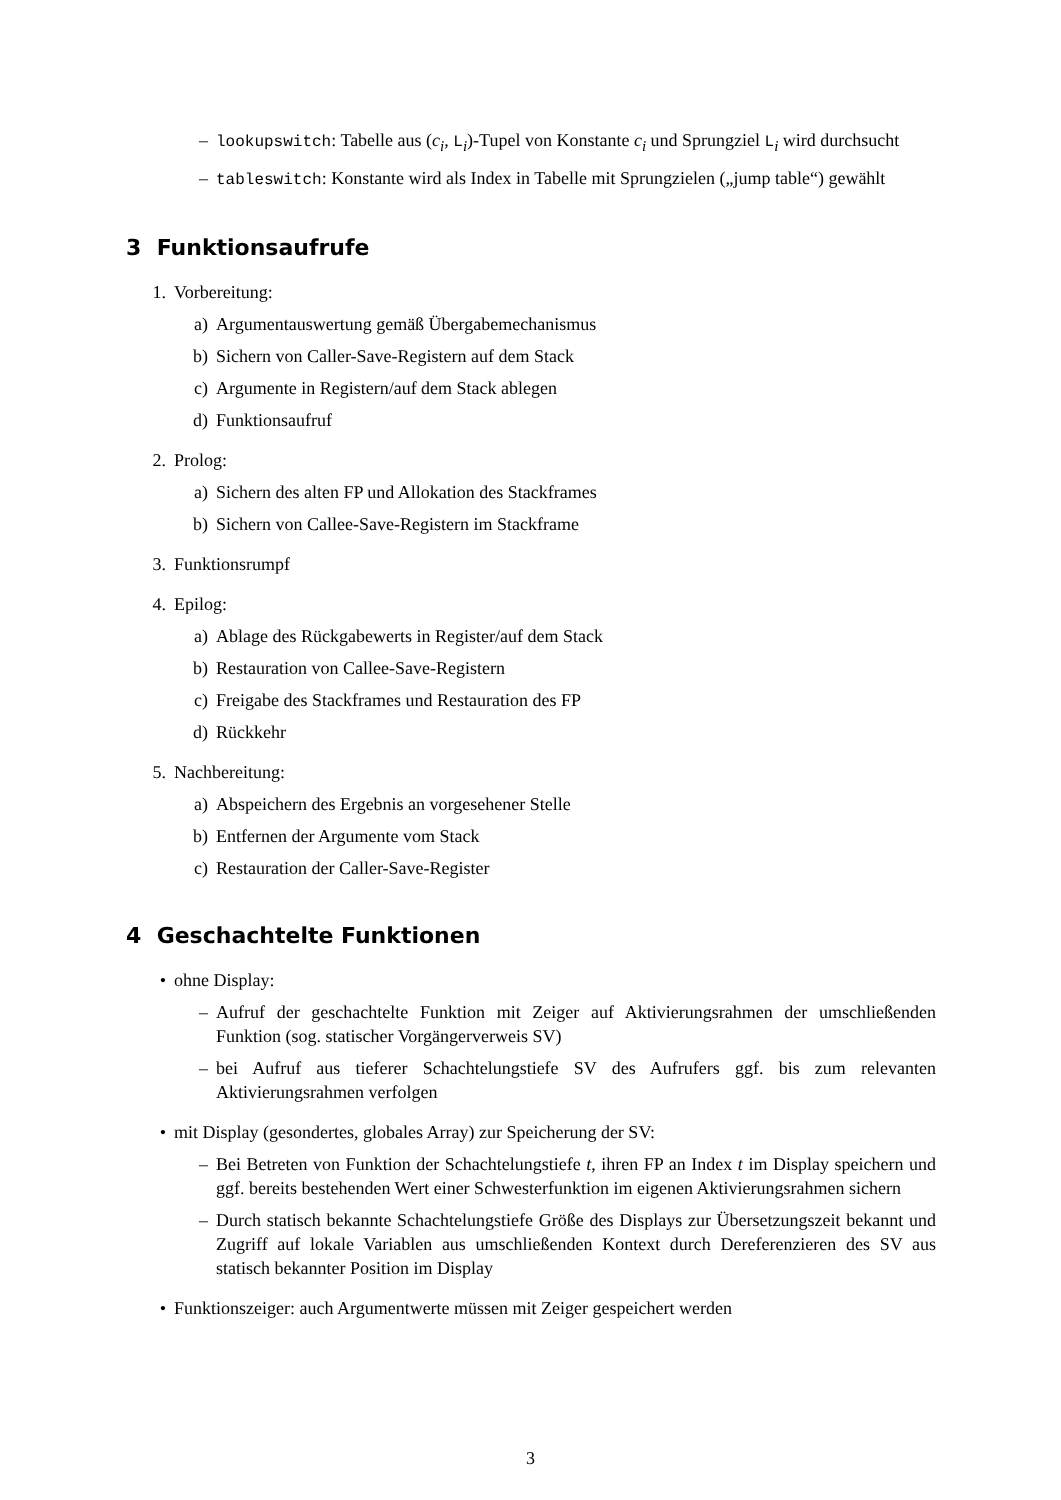– lookupswitch: Tabelle aus (c<sub>i</sub>, L<sub>i</sub>)-Tupel von Konstante c<sub>i</sub> und Sprungziel L<sub>i</sub> wird durchsucht
– tableswitch: Konstante wird als Index in Tabelle mit Sprungzielen („jump table“) gewählt
3 Funktionsaufrufe
1. Vorbereitung:
a) Argumentauswertung gemäß Übergabemechanismus
b) Sichern von Caller-Save-Registern auf dem Stack
c) Argumente in Registern/auf dem Stack ablegen
d) Funktionsaufruf
2. Prolog:
a) Sichern des alten FP und Allokation des Stackframes
b) Sichern von Callee-Save-Registern im Stackframe
3. Funktionsrumpf
4. Epilog:
a) Ablage des Rückgabewerts in Register/auf dem Stack
b) Restauration von Callee-Save-Registern
c) Freigabe des Stackframes und Restauration des FP
d) Rückkehr
5. Nachbereitung:
a) Abspeichern des Ergebnis an vorgesehener Stelle
b) Entfernen der Argumente vom Stack
c) Restauration der Caller-Save-Register
4 Geschachtelte Funktionen
• ohne Display:
– Aufruf der geschachtelte Funktion mit Zeiger auf Aktivierungsrahmen der umschließenden Funktion (sog. statischer Vorgängerverweis SV)
– bei Aufruf aus tieferer Schachtelungstiefe SV des Aufrufers ggf. bis zum relevanten Aktivierungsrahmen verfolgen
• mit Display (gesondertes, globales Array) zur Speicherung der SV:
– Bei Betreten von Funktion der Schachtelungstiefe t, ihren FP an Index t im Display speichern und ggf. bereits bestehenden Wert einer Schwesterfunktion im eigenen Aktivierungsrahmen sichern
– Durch statisch bekannte Schachtelungstiefe Größe des Displays zur Übersetzungszeit bekannt und Zugriff auf lokale Variablen aus umschließenden Kontext durch Dereferenzieren des SV aus statisch bekannter Position im Display
• Funktionszeiger: auch Argumentwerte müssen mit Zeiger gespeichert werden
3